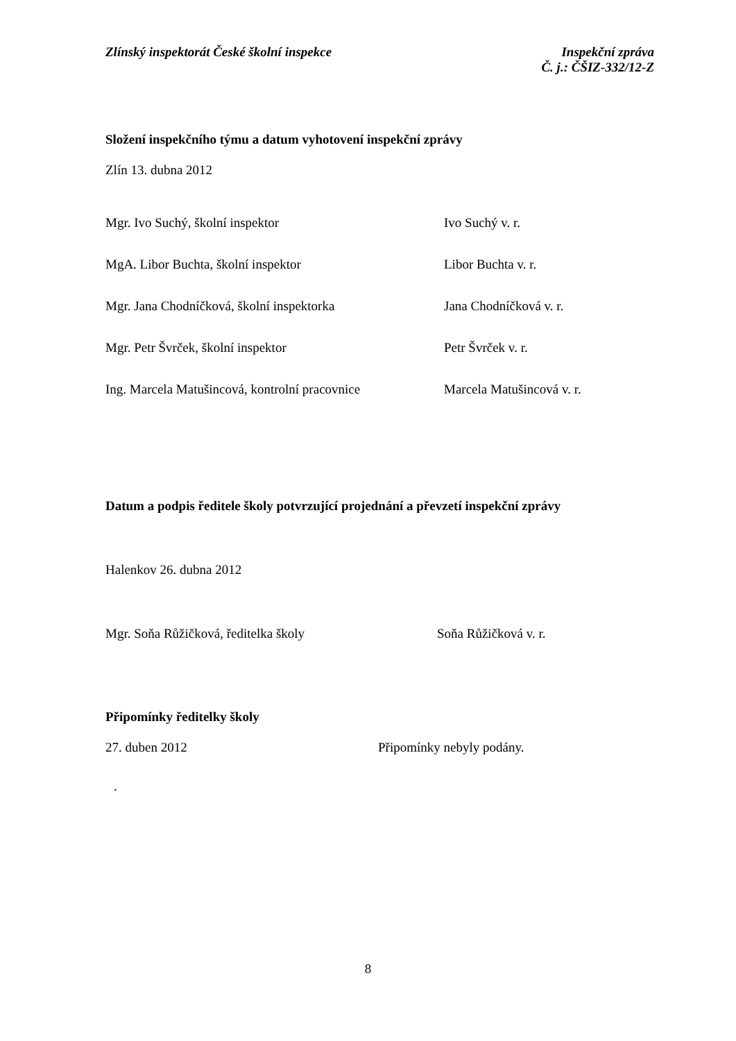Zlínský inspektorát České školní inspekce
Inspekční zpráva
Č. j.: ČŠIZ-332/12-Z
Složení inspekčního týmu a datum vyhotovení inspekční zprávy
Zlín 13. dubna 2012
Mgr. Ivo Suchý, školní inspektor Ivo Suchý v. r.
MgA. Libor Buchta, školní inspektor Libor Buchta v. r.
Mgr. Jana Chodníčková, školní inspektorka Jana Chodníčková v. r.
Mgr. Petr Švrček, školní inspektor Petr Švrček v. r.
Ing. Marcela Matušincová, kontrolní pracovnice
Marcela Matušincová v. r.
Datum a podpis ředitele školy potvrzující projednání a převzetí inspekční zprávy
Halenkov 26. dubna 2012
Mgr. Soňa Růžičková, ředitelka školy Soňa Růžičková v. r.
Připomínky ředitelky školy
27. duben 2012 Připomínky nebyly podány.
.
8